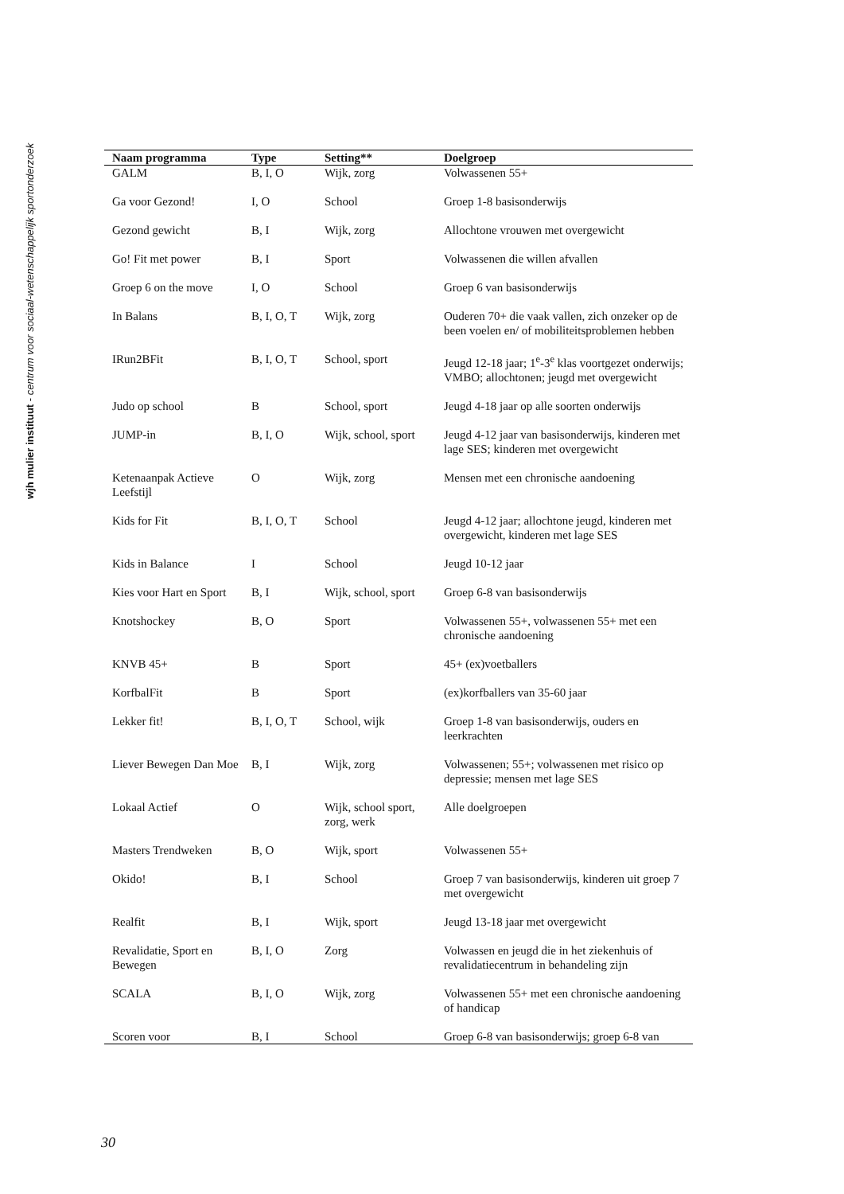wjh mulier instituut - centrum voor sociaal-wetenschappelijk sportonderzoek
| Naam programma | Type | Setting** | Doelgroep |
| --- | --- | --- | --- |
| GALM | B, I, O | Wijk, zorg | Volwassenen 55+ |
| Ga voor Gezond! | I, O | School | Groep 1-8 basisonderwijs |
| Gezond gewicht | B, I | Wijk, zorg | Allochtone vrouwen met overgewicht |
| Go! Fit met power | B, I | Sport | Volwassenen die willen afvallen |
| Groep 6 on the move | I, O | School | Groep 6 van basisonderwijs |
| In Balans | B, I, O, T | Wijk, zorg | Ouderen 70+ die vaak vallen, zich onzeker op de been voelen en/ of mobiliteitsproblemen hebben |
| IRun2BFit | B, I, O, T | School, sport | Jeugd 12-18 jaar; 1<sup>e</sup>-3<sup>e</sup> klas voortgezet onderwijs; VMBO; allochtonen; jeugd met overgewicht |
| Judo op school | B | School, sport | Jeugd 4-18 jaar op alle soorten onderwijs |
| JUMP-in | B, I, O | Wijk, school, sport | Jeugd 4-12 jaar van basisonderwijs, kinderen met lage SES; kinderen met overgewicht |
| Ketenaanpak Actieve Leefstijl | O | Wijk, zorg | Mensen met een chronische aandoening |
| Kids for Fit | B, I, O, T | School | Jeugd 4-12 jaar; allochtone jeugd, kinderen met overgewicht, kinderen met lage SES |
| Kids in Balance | I | School | Jeugd 10-12 jaar |
| Kies voor Hart en Sport | B, I | Wijk, school, sport | Groep 6-8 van basisonderwijs |
| Knotshockey | B, O | Sport | Volwassenen 55+, volwassenen 55+ met een chronische aandoening |
| KNVB 45+ | B | Sport | 45+ (ex)voetballers |
| KorfbalFit | B | Sport | (ex)korfballers van 35-60 jaar |
| Lekker fit! | B, I, O, T | School, wijk | Groep 1-8 van basisonderwijs, ouders en leerkrachten |
| Liever Bewegen Dan Moe | B, I | Wijk, zorg | Volwassenen; 55+; volwassenen met risico op depressie; mensen met lage SES |
| Lokaal Actief | O | Wijk, school sport, zorg, werk | Alle doelgroepen |
| Masters Trendweken | B, O | Wijk, sport | Volwassenen 55+ |
| Okido! | B, I | School | Groep 7 van basisonderwijs, kinderen uit groep 7 met overgewicht |
| Realfit | B, I | Wijk, sport | Jeugd 13-18 jaar met overgewicht |
| Revalidatie, Sport en Bewegen | B, I, O | Zorg | Volwassen en jeugd die in het ziekenhuis of revalidatiecentrum in behandeling zijn |
| SCALA | B, I, O | Wijk, zorg | Volwassenen 55+ met een chronische aandoening of handicap |
| Scoren voor | B, I | School | Groep 6-8 van basisonderwijs; groep 6-8 van |
30